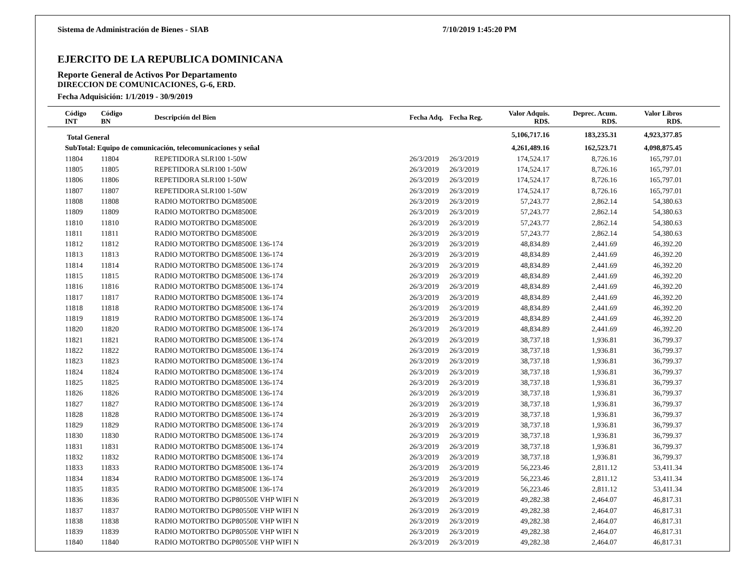Sistema de Administración de Bienes - SIAB 7/10/2019 1:45:20 PM
EJERCITO DE LA REPUBLICA DOMINICANA
Reporte General de Activos Por Departamento
DIRECCION DE COMUNICACIONES, G-6, ERD.
Fecha Adquisición: 1/1/2019 - 30/9/2019
| Código INT | Código BN | Descripción del Bien | Fecha Adq. | Fecha Reg. | Valor Adquis. RD$. | Deprec. Acum. RD$. | Valor Libros RD$. | |
| --- | --- | --- | --- | --- | --- | --- | --- | --- |
| Total General | | | | | 5,106,717.16 | 183,235.31 | 4,923,377.85 | |
| SubTotal: Equipo de comunicación, telecomunicaciones y señal | | | | | 4,261,489.16 | 162,523.71 | 4,098,875.45 | |
| 11804 | 11804 | REPETIDORA SLR100 1-50W | 26/3/2019 | 26/3/2019 | 174,524.17 | 8,726.16 | 165,797.01 | |
| 11805 | 11805 | REPETIDORA SLR100 1-50W | 26/3/2019 | 26/3/2019 | 174,524.17 | 8,726.16 | 165,797.01 | |
| 11806 | 11806 | REPETIDORA SLR100 1-50W | 26/3/2019 | 26/3/2019 | 174,524.17 | 8,726.16 | 165,797.01 | |
| 11807 | 11807 | REPETIDORA SLR100 1-50W | 26/3/2019 | 26/3/2019 | 174,524.17 | 8,726.16 | 165,797.01 | |
| 11808 | 11808 | RADIO MOTORTBO DGM8500E | 26/3/2019 | 26/3/2019 | 57,243.77 | 2,862.14 | 54,380.63 | |
| 11809 | 11809 | RADIO MOTORTBO DGM8500E | 26/3/2019 | 26/3/2019 | 57,243.77 | 2,862.14 | 54,380.63 | |
| 11810 | 11810 | RADIO MOTORTBO DGM8500E | 26/3/2019 | 26/3/2019 | 57,243.77 | 2,862.14 | 54,380.63 | |
| 11811 | 11811 | RADIO MOTORTBO DGM8500E | 26/3/2019 | 26/3/2019 | 57,243.77 | 2,862.14 | 54,380.63 | |
| 11812 | 11812 | RADIO MOTORTBO DGM8500E 136-174 | 26/3/2019 | 26/3/2019 | 48,834.89 | 2,441.69 | 46,392.20 | |
| 11813 | 11813 | RADIO MOTORTBO DGM8500E 136-174 | 26/3/2019 | 26/3/2019 | 48,834.89 | 2,441.69 | 46,392.20 | |
| 11814 | 11814 | RADIO MOTORTBO DGM8500E 136-174 | 26/3/2019 | 26/3/2019 | 48,834.89 | 2,441.69 | 46,392.20 | |
| 11815 | 11815 | RADIO MOTORTBO DGM8500E 136-174 | 26/3/2019 | 26/3/2019 | 48,834.89 | 2,441.69 | 46,392.20 | |
| 11816 | 11816 | RADIO MOTORTBO DGM8500E 136-174 | 26/3/2019 | 26/3/2019 | 48,834.89 | 2,441.69 | 46,392.20 | |
| 11817 | 11817 | RADIO MOTORTBO DGM8500E 136-174 | 26/3/2019 | 26/3/2019 | 48,834.89 | 2,441.69 | 46,392.20 | |
| 11818 | 11818 | RADIO MOTORTBO DGM8500E 136-174 | 26/3/2019 | 26/3/2019 | 48,834.89 | 2,441.69 | 46,392.20 | |
| 11819 | 11819 | RADIO MOTORTBO DGM8500E 136-174 | 26/3/2019 | 26/3/2019 | 48,834.89 | 2,441.69 | 46,392.20 | |
| 11820 | 11820 | RADIO MOTORTBO DGM8500E 136-174 | 26/3/2019 | 26/3/2019 | 48,834.89 | 2,441.69 | 46,392.20 | |
| 11821 | 11821 | RADIO MOTORTBO DGM8500E 136-174 | 26/3/2019 | 26/3/2019 | 38,737.18 | 1,936.81 | 36,799.37 | |
| 11822 | 11822 | RADIO MOTORTBO DGM8500E 136-174 | 26/3/2019 | 26/3/2019 | 38,737.18 | 1,936.81 | 36,799.37 | |
| 11823 | 11823 | RADIO MOTORTBO DGM8500E 136-174 | 26/3/2019 | 26/3/2019 | 38,737.18 | 1,936.81 | 36,799.37 | |
| 11824 | 11824 | RADIO MOTORTBO DGM8500E 136-174 | 26/3/2019 | 26/3/2019 | 38,737.18 | 1,936.81 | 36,799.37 | |
| 11825 | 11825 | RADIO MOTORTBO DGM8500E 136-174 | 26/3/2019 | 26/3/2019 | 38,737.18 | 1,936.81 | 36,799.37 | |
| 11826 | 11826 | RADIO MOTORTBO DGM8500E 136-174 | 26/3/2019 | 26/3/2019 | 38,737.18 | 1,936.81 | 36,799.37 | |
| 11827 | 11827 | RADIO MOTORTBO DGM8500E 136-174 | 26/3/2019 | 26/3/2019 | 38,737.18 | 1,936.81 | 36,799.37 | |
| 11828 | 11828 | RADIO MOTORTBO DGM8500E 136-174 | 26/3/2019 | 26/3/2019 | 38,737.18 | 1,936.81 | 36,799.37 | |
| 11829 | 11829 | RADIO MOTORTBO DGM8500E 136-174 | 26/3/2019 | 26/3/2019 | 38,737.18 | 1,936.81 | 36,799.37 | |
| 11830 | 11830 | RADIO MOTORTBO DGM8500E 136-174 | 26/3/2019 | 26/3/2019 | 38,737.18 | 1,936.81 | 36,799.37 | |
| 11831 | 11831 | RADIO MOTORTBO DGM8500E 136-174 | 26/3/2019 | 26/3/2019 | 38,737.18 | 1,936.81 | 36,799.37 | |
| 11832 | 11832 | RADIO MOTORTBO DGM8500E 136-174 | 26/3/2019 | 26/3/2019 | 38,737.18 | 1,936.81 | 36,799.37 | |
| 11833 | 11833 | RADIO MOTORTBO DGM8500E 136-174 | 26/3/2019 | 26/3/2019 | 56,223.46 | 2,811.12 | 53,411.34 | |
| 11834 | 11834 | RADIO MOTORTBO DGM8500E 136-174 | 26/3/2019 | 26/3/2019 | 56,223.46 | 2,811.12 | 53,411.34 | |
| 11835 | 11835 | RADIO MOTORTBO DGM8500E 136-174 | 26/3/2019 | 26/3/2019 | 56,223.46 | 2,811.12 | 53,411.34 | |
| 11836 | 11836 | RADIO MOTORTBO DGP80550E VHP WIFI N | 26/3/2019 | 26/3/2019 | 49,282.38 | 2,464.07 | 46,817.31 | |
| 11837 | 11837 | RADIO MOTORTBO DGP80550E VHP WIFI N | 26/3/2019 | 26/3/2019 | 49,282.38 | 2,464.07 | 46,817.31 | |
| 11838 | 11838 | RADIO MOTORTBO DGP80550E VHP WIFI N | 26/3/2019 | 26/3/2019 | 49,282.38 | 2,464.07 | 46,817.31 | |
| 11839 | 11839 | RADIO MOTORTBO DGP80550E VHP WIFI N | 26/3/2019 | 26/3/2019 | 49,282.38 | 2,464.07 | 46,817.31 | |
| 11840 | 11840 | RADIO MOTORTBO DGP80550E VHP WIFI N | 26/3/2019 | 26/3/2019 | 49,282.38 | 2,464.07 | 46,817.31 | |